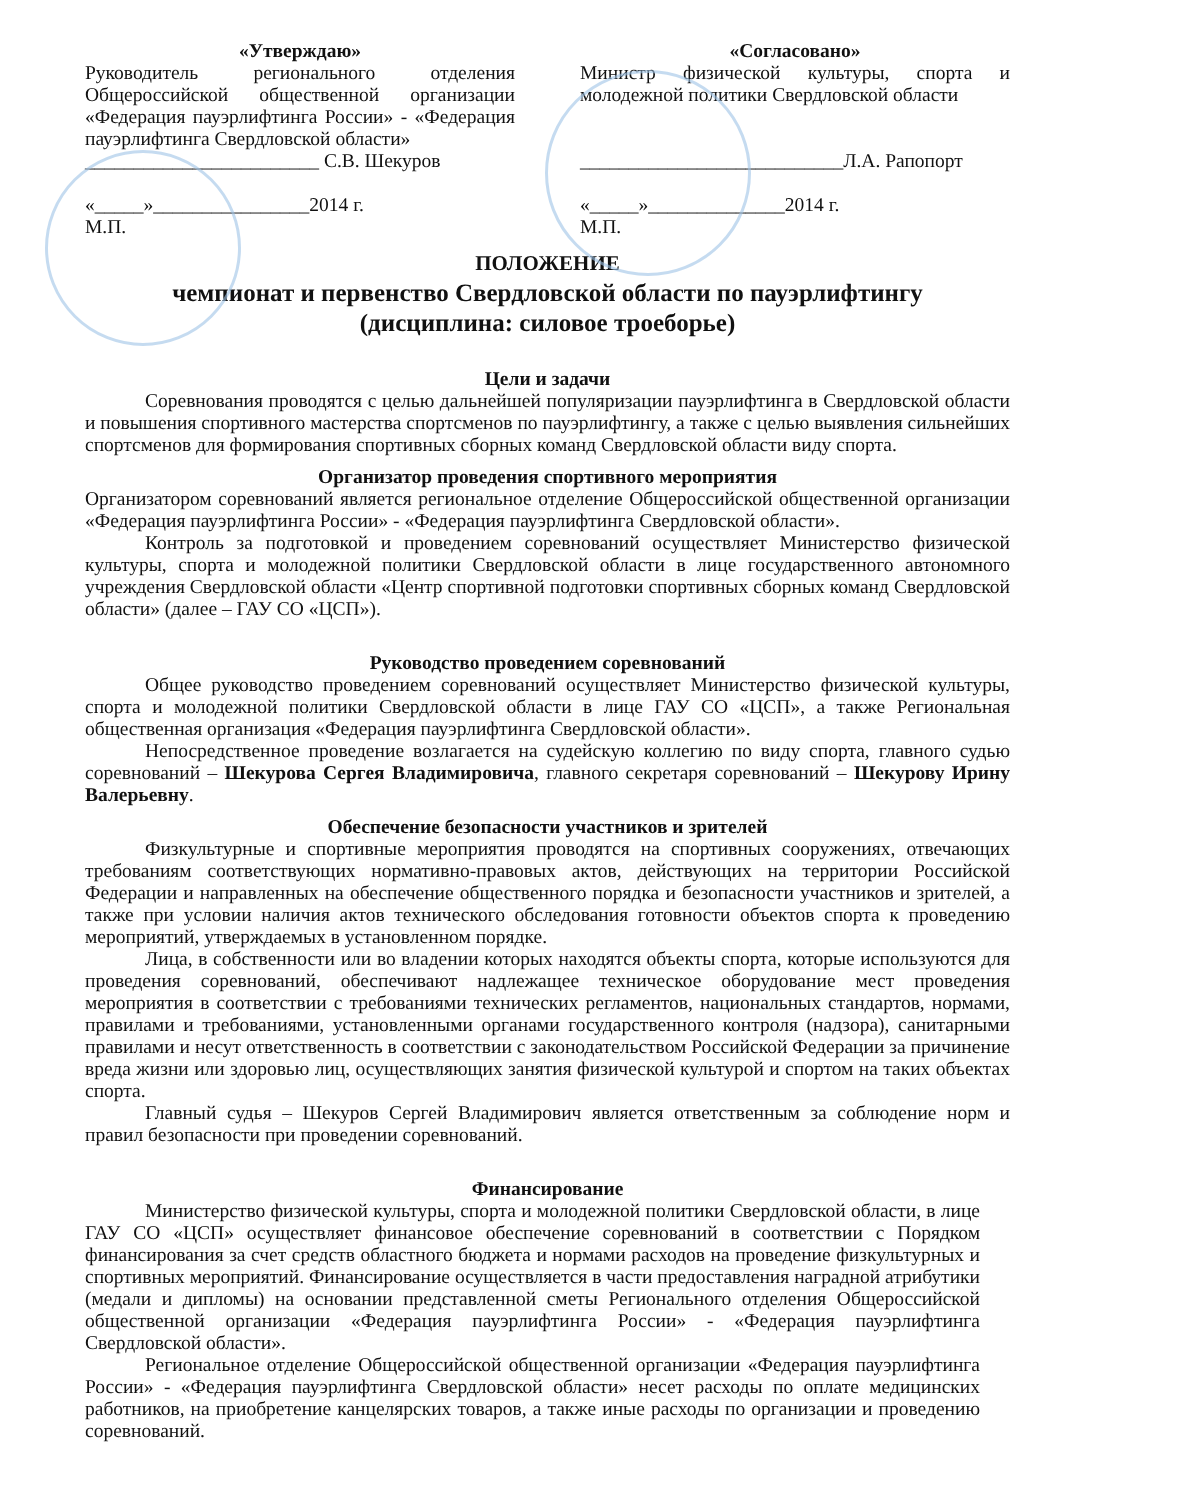«Утверждаю»
Руководитель регионального отделения Общероссийской общественной организации «Федерация пауэрлифтинга России» - «Федерация пауэрлифтинга Свердловской области»
________________________ С.В. Шекуров
«_____»________________2014 г.
М.П.
«Согласовано»
Министр физической культуры, спорта и молодежной политики Свердловской области
___________________________Л.А. Рапопорт
«_____»______________2014 г.
М.П.
ПОЛОЖЕНИЕ
чемпионат и первенство Свердловской области по пауэрлифтингу
(дисциплина: силовое троеборье)
Цели и задачи
Соревнования проводятся с целью дальнейшей популяризации пауэрлифтинга в Свердловской области и повышения спортивного мастерства спортсменов по пауэрлифтингу, а также с целью выявления сильнейших спортсменов для формирования спортивных сборных команд Свердловской области виду спорта.
Организатор проведения спортивного мероприятия
Организатором соревнований является региональное отделение Общероссийской общественной организации «Федерация пауэрлифтинга России» - «Федерация пауэрлифтинга Свердловской области».
Контроль за подготовкой и проведением соревнований осуществляет Министерство физической культуры, спорта и молодежной политики Свердловской области в лице государственного автономного учреждения Свердловской области «Центр спортивной подготовки спортивных сборных команд Свердловской области» (далее – ГАУ СО «ЦСП»).
Руководство проведением соревнований
Общее руководство проведением соревнований осуществляет Министерство физической культуры, спорта и молодежной политики Свердловской области в лице ГАУ СО «ЦСП», а также Региональная общественная организация «Федерация пауэрлифтинга Свердловской области».
Непосредственное проведение возлагается на судейскую коллегию по виду спорта, главного судью соревнований – Шекурова Сергея Владимировича, главного секретаря соревнований – Шекурову Ирину Валерьевну.
Обеспечение безопасности участников и зрителей
Физкультурные и спортивные мероприятия проводятся на спортивных сооружениях, отвечающих требованиям соответствующих нормативно-правовых актов, действующих на территории Российской Федерации и направленных на обеспечение общественного порядка и безопасности участников и зрителей, а также при условии наличия актов технического обследования готовности объектов спорта к проведению мероприятий, утверждаемых в установленном порядке.
Лица, в собственности или во владении которых находятся объекты спорта, которые используются для проведения соревнований, обеспечивают надлежащее техническое оборудование мест проведения мероприятия в соответствии с требованиями технических регламентов, национальных стандартов, нормами, правилами и требованиями, установленными органами государственного контроля (надзора), санитарными правилами и несут ответственность в соответствии с законодательством Российской Федерации за причинение вреда жизни или здоровью лиц, осуществляющих занятия физической культурой и спортом на таких объектах спорта.
Главный судья – Шекуров Сергей Владимирович является ответственным за соблюдение норм и правил безопасности при проведении соревнований.
Финансирование
Министерство физической культуры, спорта и молодежной политики Свердловской области, в лице ГАУ СО «ЦСП» осуществляет финансовое обеспечение соревнований в соответствии с Порядком финансирования за счет средств областного бюджета и нормами расходов на проведение физкультурных и спортивных мероприятий. Финансирование осуществляется в части предоставления наградной атрибутики (медали и дипломы) на основании представленной сметы Регионального отделения Общероссийской общественной организации «Федерация пауэрлифтинга России» - «Федерация пауэрлифтинга Свердловской области».
Региональное отделение Общероссийской общественной организации «Федерация пауэрлифтинга России» - «Федерация пауэрлифтинга Свердловской области» несет расходы по оплате медицинских работников, на приобретение канцелярских товаров, а также иные расходы по организации и проведению соревнований.